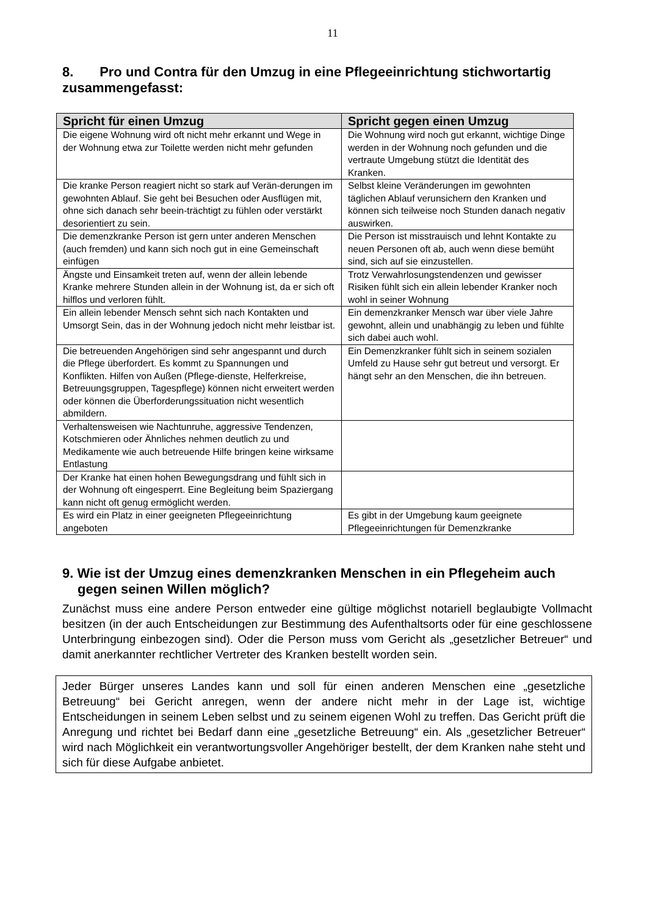11
8. Pro und Contra für den Umzug in eine Pflegeeinrichtung stichwortartig zusammengefasst:
| Spricht für einen Umzug | Spricht gegen einen Umzug |
| --- | --- |
| Die eigene Wohnung wird oft nicht mehr erkannt und Wege in der Wohnung etwa zur Toilette werden nicht mehr gefunden | Die Wohnung wird noch gut erkannt, wichtige Dinge werden in der Wohnung noch gefunden und die vertraute Umgebung stützt die Identität des Kranken. |
| Die kranke Person reagiert nicht so stark auf Verän-derungen im gewohnten Ablauf. Sie geht bei Besuchen oder Ausflügen mit, ohne sich danach sehr beein-trächtigt zu fühlen oder verstärkt desorientiert zu sein. | Selbst kleine Veränderungen im gewohnten täglichen Ablauf verunsichern den Kranken und können sich teilweise noch Stunden danach negativ auswirken. |
| Die demenzkranke Person ist gern unter anderen Menschen (auch fremden) und kann sich noch gut in eine Gemeinschaft einfügen | Die Person ist misstrauisch und lehnt Kontakte zu neuen Personen oft ab, auch wenn diese bemüht sind, sich auf sie einzustellen. |
| Ängste und Einsamkeit treten auf, wenn der allein lebende Kranke mehrere Stunden allein in der Wohnung ist, da er sich oft hilflos und verloren fühlt. | Trotz Verwahrlosungstendenzen und gewisser Risiken fühlt sich ein allein lebender Kranker noch wohl in seiner Wohnung |
| Ein allein lebender Mensch sehnt sich nach Kontakten und Umsorgt Sein, das in der Wohnung jedoch nicht mehr leistbar ist. | Ein demenzkranker Mensch war über viele Jahre gewohnt, allein und unabhängig zu leben und fühlte sich dabei auch wohl. |
| Die betreuenden Angehörigen sind sehr angespannt und durch die Pflege überfordert. Es kommt zu Spannungen und Konflikten. Hilfen von Außen (Pflege-dienste, Helferkreise, Betreuungsgruppen, Tagespflege) können nicht erweitert werden oder können die Überforderungssituation nicht wesentlich abmildern. | Ein Demenzkranker fühlt sich in seinem sozialen Umfeld zu Hause sehr gut betreut und versorgt. Er hängt sehr an den Menschen, die ihn betreuen. |
| Verhaltensweisen wie Nachtunruhe, aggressive Tendenzen, Kotschmieren oder Ähnliches nehmen deutlich zu und Medikamente wie auch betreuende Hilfe bringen keine wirksame Entlastung | |
| Der Kranke hat einen hohen Bewegungsdrang und fühlt sich in der Wohnung oft eingesperrt. Eine Begleitung beim Spaziergang kann nicht oft genug ermöglicht werden. | |
| Es wird ein Platz in einer geeigneten Pflegeeinrichtung angeboten | Es gibt in der Umgebung kaum geeignete Pflegeeinrichtungen für Demenzkranke |
9. Wie ist der Umzug eines demenzkranken Menschen in ein Pflegeheim auch gegen seinen Willen möglich?
Zunächst muss eine andere Person entweder eine gültige möglichst notariell beglaubigte Vollmacht besitzen (in der auch Entscheidungen zur Bestimmung des Aufenthaltsorts oder für eine geschlossene Unterbringung einbezogen sind). Oder die Person muss vom Gericht als „gesetzlicher Betreuer“ und damit anerkannter rechtlicher Vertreter des Kranken bestellt worden sein.
Jeder Bürger unseres Landes kann und soll für einen anderen Menschen eine „gesetzliche Betreuung“ bei Gericht anregen, wenn der andere nicht mehr in der Lage ist, wichtige Entscheidungen in seinem Leben selbst und zu seinem eigenen Wohl zu treffen. Das Gericht prüft die Anregung und richtet bei Bedarf dann eine „gesetzliche Betreuung“ ein. Als „gesetzlicher Betreuer“ wird nach Möglichkeit ein verantwortungsvoller Angehöriger bestellt, der dem Kranken nahe steht und sich für diese Aufgabe anbietet.